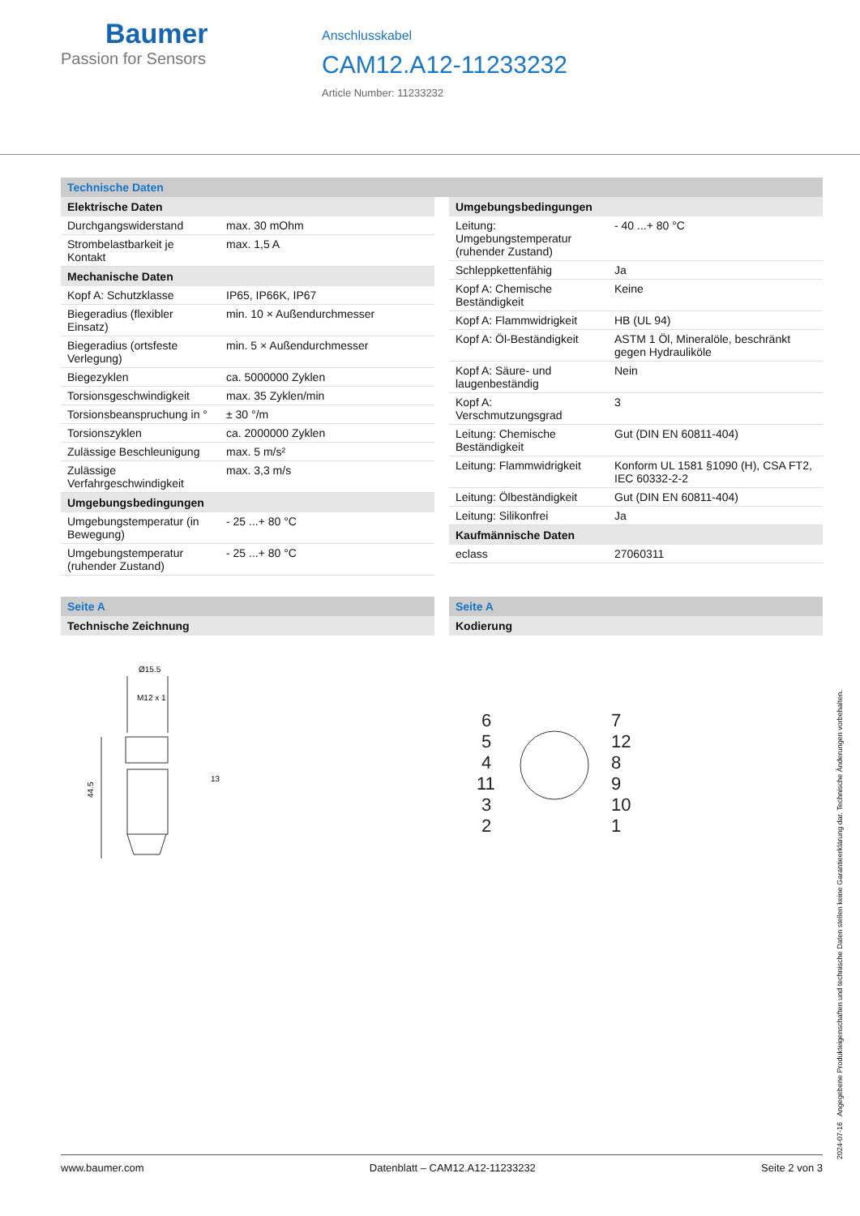Baumer
Passion for Sensors
Anschlusskabel
CAM12.A12-11233232
Article Number: 11233232
Technische Daten
| Elektrische Daten | |
| --- | --- |
| Durchgangswiderstand | max. 30 mOhm |
| Strombelastbarkeit je Kontakt | max. 1,5 A |
| Mechanische Daten | |
| Kopf A: Schutzklasse | IP65, IP66K, IP67 |
| Biegeradius (flexibler Einsatz) | min. 10 × Außendurchmesser |
| Biegeradius (ortsfeste Verlegung) | min. 5 × Außendurchmesser |
| Biegezyklen | ca. 5000000 Zyklen |
| Torsionsgeschwindigkeit | max. 35 Zyklen/min |
| Torsionsbeanspruchung in ° | ± 30 °/m |
| Torsionszyklen | ca. 2000000 Zyklen |
| Zulässige Beschleunigung | max. 5 m/s² |
| Zulässige Verfahrgeschwindigkeit | max. 3,3 m/s |
| Umgebungsbedingungen | |
| Umgebungstemperatur (in Bewegung) | - 25 ...+ 80 °C |
| Umgebungstemperatur (ruhender Zustand) | - 25 ...+ 80 °C |
| Umgebungsbedingungen | |
| --- | --- |
| Leitung: Umgebungstemperatur (ruhender Zustand) | - 40 ...+ 80 °C |
| Schleppkettenfähig | Ja |
| Kopf A: Chemische Beständigkeit | Keine |
| Kopf A: Flammwidrigkeit | HB (UL 94) |
| Kopf A: Öl-Beständigkeit | ASTM 1 Öl, Mineralöle, beschränkt gegen Hydrauliköle |
| Kopf A: Säure- und laugenbeständig | Nein |
| Kopf A: Verschmutzungsgrad | 3 |
| Leitung: Chemische Beständigkeit | Gut (DIN EN 60811-404) |
| Leitung: Flammwidrigkeit | Konform UL 1581 §1090 (H), CSA FT2, IEC 60332-2-2 |
| Leitung: Ölbeständigkeit | Gut (DIN EN 60811-404) |
| Leitung: Silikonfrei | Ja |
| Kaufmännische Daten | |
| eclass | 27060311 |
Seite A
| Technische Zeichnung |
| --- |
Ø15.5
M12 x 1
13
44.5
Seite A
| Kodierung |
| --- |
6
5
4
11
3
2
7
12
8
9
10
1
2024-07-16 Angegebene Produkteigenschaften und technische Daten stellen keine Garantieerklärung dar. Technische Änderungen vorbehalten.
www.baumer.com Datenblatt – CAM12.A12-11233232 Seite 2 von 3